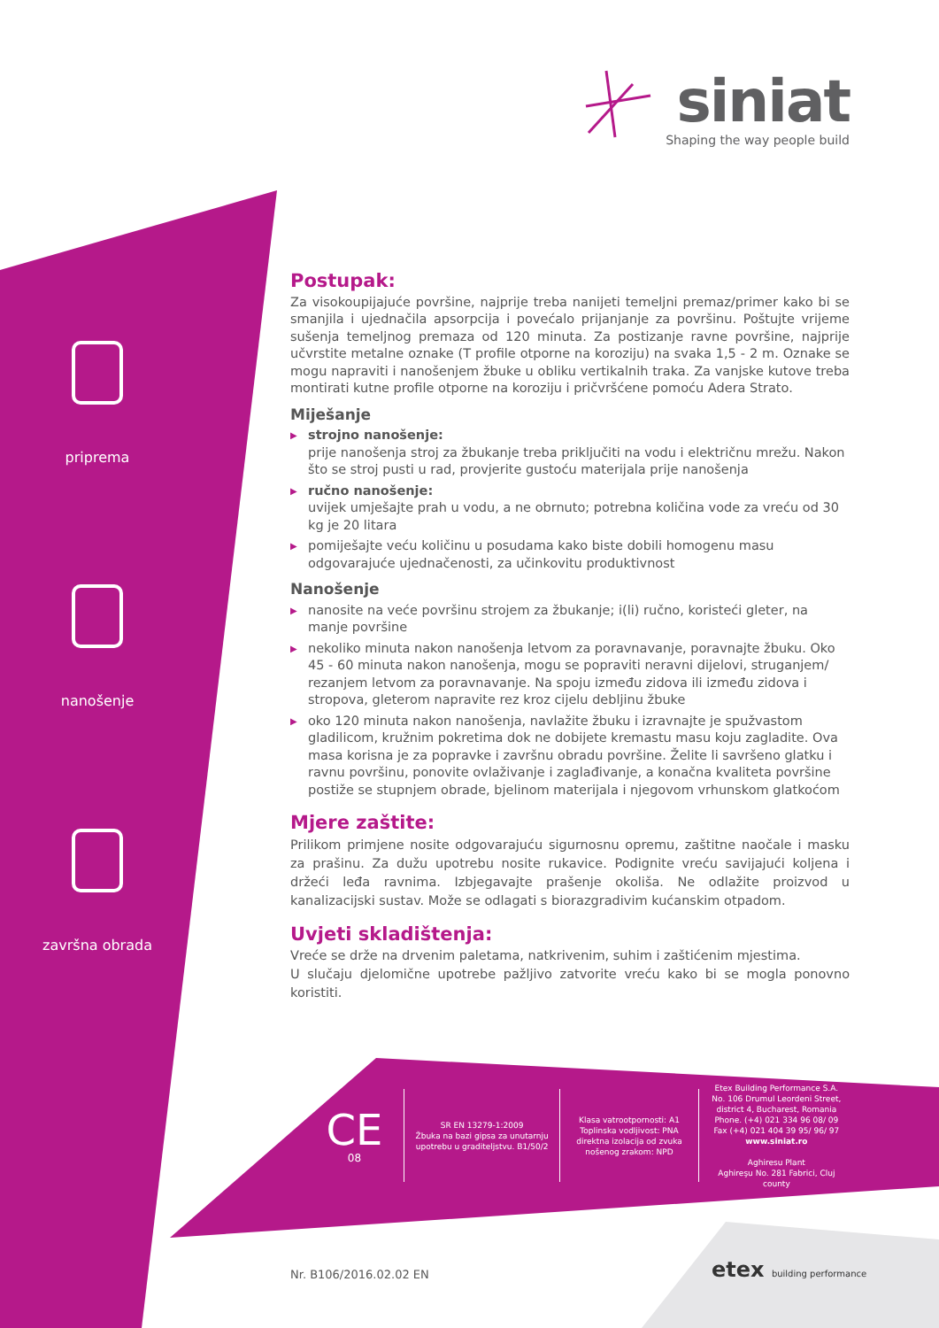siniat
Shaping the way people build
priprema
nanošenje
završna obrada
Postupak:
Za visokoupijajuće površine, najprije treba nanijeti temeljni premaz/primer kako bi se smanjila i ujednačila apsorpcija i povećalo prijanjanje za površinu. Poštujte vrijeme sušenja temeljnog premaza od 120 minuta. Za postizanje ravne površine, najprije učvrstite metalne oznake (T profile otporne na koroziju) na svaka 1,5 - 2 m. Oznake se mogu napraviti i nanošenjem žbuke u obliku vertikalnih traka. Za vanjske kutove treba montirati kutne profile otporne na koroziju i pričvršćene pomoću Adera Strato.
Miješanje
▶ strojno nanošenje:
prije nanošenja stroj za žbukanje treba priključiti na vodu i električnu mrežu. Nakon što se stroj pusti u rad, provjerite gustoću materijala prije nanošenja
▶ ručno nanošenje:
uvijek umješajte prah u vodu, a ne obrnuto; potrebna količina vode za vreću od 30 kg je 20 litara
▶ pomiješajte veću količinu u posudama kako biste dobili homogenu masu odgovarajuće ujednačenosti, za učinkovitu produktivnost
Nanošenje
▶ nanosite na veće površinu strojem za žbukanje; i(li) ručno, koristeći gleter, na manje površine
▶ nekoliko minuta nakon nanošenja letvom za poravnavanje, poravnajte žbuku. Oko 45 - 60 minuta nakon nanošenja, mogu se popraviti neravni dijelovi, struganjem/ rezanjem letvom za poravnavanje. Na spoju između zidova ili između zidova i stropova, gleterom napravite rez kroz cijelu debljinu žbuke
▶ oko 120 minuta nakon nanošenja, navlažite žbuku i izravnajte je spužvastom gladilicom, kružnim pokretima dok ne dobijete kremastu masu koju zagladite. Ova masa korisna je za popravke i završnu obradu površine. Želite li savršeno glatku i ravnu površinu, ponovite ovlaživanje i zaglađivanje, a konačna kvaliteta površine postiže se stupnjem obrade, bjelinom materijala i njegovom vrhunskom glatkoćom
Mjere zaštite:
Prilikom primjene nosite odgovarajuću sigurnosnu opremu, zaštitne naočale i masku za prašinu. Za dužu upotrebu nosite rukavice. Podignite vreću savijajući koljena i držeći leđa ravnima. Izbjegavajte prašenje okoliša. Ne odlažite proizvod u kanalizacijski sustav. Može se odlagati s biorazgradivim kućanskim otpadom.
Uvjeti skladištenja:
Vreće se drže na drvenim paletama, natkrivenim, suhim i zaštićenim mjestima.
U slučaju djelomične upotrebe pažljivo zatvorite vreću kako bi se mogla ponovno koristiti.
CE
08
SR EN 13279-1:2009
Žbuka na bazi gipsa za unutarnju upotrebu u graditeljstvu. B1/50/2
Klasa vatrootpornosti: A1
Toplinska vodljivost: PNA
direktna izolacija od zvuka nošenog zrakom: NPD
Etex Building Performance S.A.
No. 106 Drumul Leordeni Street, district 4, Bucharest, Romania
Phone. (+4) 021 334 96 08/ 09
Fax (+4) 021 404 39 95/ 96/ 97
www.siniat.ro
Aghiresu Plant
Aghireşu No. 281 Fabrici, Cluj county
Nr. B106/2016.02.02 EN etex building performance